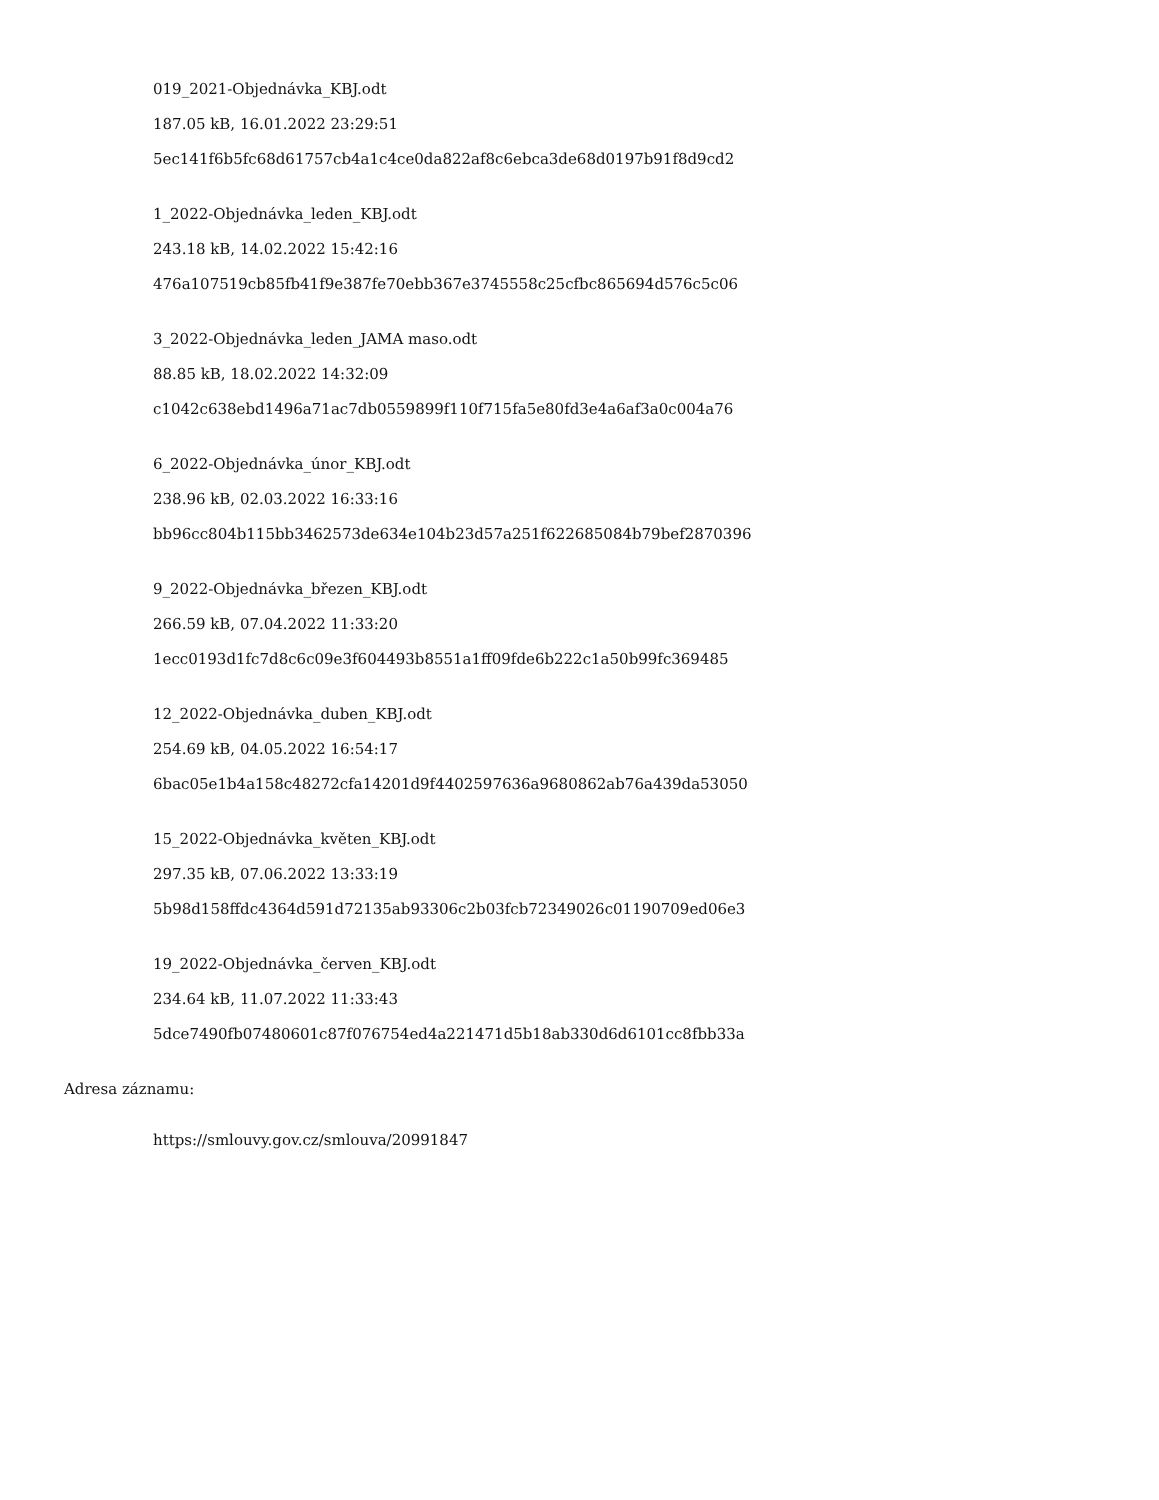019_2021-Objednávka_KBJ.odt
187.05 kB, 16.01.2022 23:29:51
5ec141f6b5fc68d61757cb4a1c4ce0da822af8c6ebca3de68d0197b91f8d9cd2
1_2022-Objednávka_leden_KBJ.odt
243.18 kB, 14.02.2022 15:42:16
476a107519cb85fb41f9e387fe70ebb367e3745558c25cfbc865694d576c5c06
3_2022-Objednávka_leden_JAMA maso.odt
88.85 kB, 18.02.2022 14:32:09
c1042c638ebd1496a71ac7db0559899f110f715fa5e80fd3e4a6af3a0c004a76
6_2022-Objednávka_únor_KBJ.odt
238.96 kB, 02.03.2022 16:33:16
bb96cc804b115bb3462573de634e104b23d57a251f622685084b79bef2870396
9_2022-Objednávka_březen_KBJ.odt
266.59 kB, 07.04.2022 11:33:20
1ecc0193d1fc7d8c6c09e3f604493b8551a1ff09fde6b222c1a50b99fc369485
12_2022-Objednávka_duben_KBJ.odt
254.69 kB, 04.05.2022 16:54:17
6bac05e1b4a158c48272cfa14201d9f4402597636a9680862ab76a439da53050
15_2022-Objednávka_květen_KBJ.odt
297.35 kB, 07.06.2022 13:33:19
5b98d158ffdc4364d591d72135ab93306c2b03fcb72349026c01190709ed06e3
19_2022-Objednávka_červen_KBJ.odt
234.64 kB, 11.07.2022 11:33:43
5dce7490fb07480601c87f076754ed4a221471d5b18ab330d6d6101cc8fbb33a
Adresa záznamu:
https://smlouvy.gov.cz/smlouva/20991847